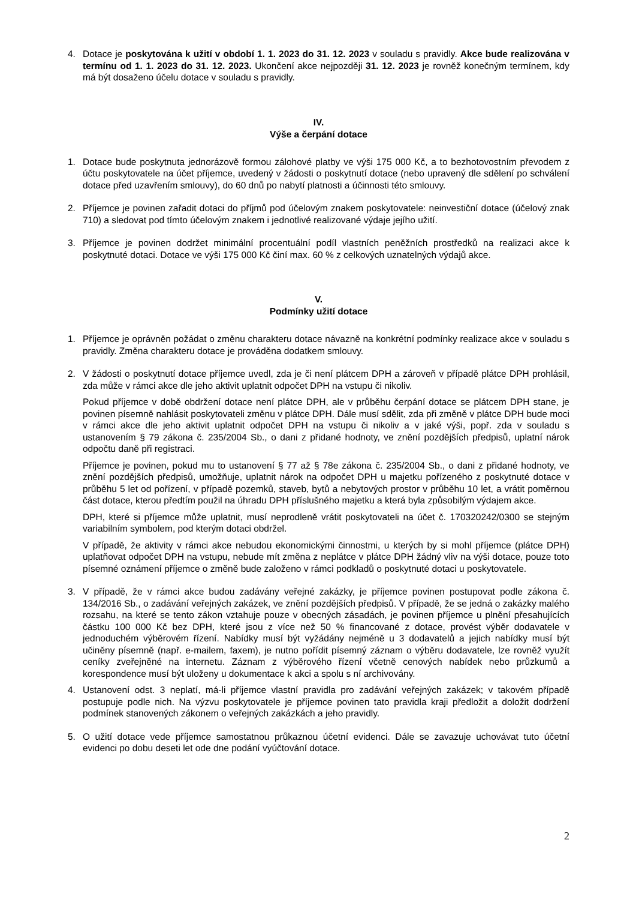4. Dotace je poskytována k užití v období 1. 1. 2023 do 31. 12. 2023 v souladu s pravidly. Akce bude realizována v termínu od 1. 1. 2023 do 31. 12. 2023. Ukončení akce nejpozději 31. 12. 2023 je rovněž konečným termínem, kdy má být dosaženo účelu dotace v souladu s pravidly.
IV.
Výše a čerpání dotace
1. Dotace bude poskytnuta jednorázově formou zálohové platby ve výši 175 000 Kč, a to bezhotovostním převodem z účtu poskytovatele na účet příjemce, uvedený v žádosti o poskytnutí dotace (nebo upravený dle sdělení po schválení dotace před uzavřením smlouvy), do 60 dnů po nabytí platnosti a účinnosti této smlouvy.
2. Příjemce je povinen zařadit dotaci do příjmů pod účelovým znakem poskytovatele: neinvestiční dotace (účelový znak 710) a sledovat pod tímto účelovým znakem i jednotlivé realizované výdaje jejího užití.
3. Příjemce je povinen dodržet minimální procentuální podíl vlastních peněžních prostředků na realizaci akce k poskytnuté dotaci. Dotace ve výši 175 000 Kč činí max. 60 % z celkových uznatelných výdajů akce.
V.
Podmínky užití dotace
1. Příjemce je oprávněn požádat o změnu charakteru dotace návazně na konkrétní podmínky realizace akce v souladu s pravidly. Změna charakteru dotace je prováděna dodatkem smlouvy.
2. V žádosti o poskytnutí dotace příjemce uvedl, zda je či není plátcem DPH a zároveň v případě plátce DPH prohlásil, zda může v rámci akce dle jeho aktivit uplatnit odpočet DPH na vstupu či nikoliv.
Pokud příjemce v době obdržení dotace není plátce DPH, ale v průběhu čerpání dotace se plátcem DPH stane, je povinen písemně nahlásit poskytovateli změnu v plátce DPH. Dále musí sdělit, zda při změně v plátce DPH bude moci v rámci akce dle jeho aktivit uplatnit odpočet DPH na vstupu či nikoliv a v jaké výši, popř. zda v souladu s ustanovením § 79 zákona č. 235/2004 Sb., o dani z přidané hodnoty, ve znění pozdějších předpisů, uplatní nárok odpočtu daně při registraci.
Příjemce je povinen, pokud mu to ustanovení § 77 až § 78e zákona č. 235/2004 Sb., o dani z přidané hodnoty, ve znění pozdějších předpisů, umožňuje, uplatnit nárok na odpočet DPH u majetku pořízeného z poskytnuté dotace v průběhu 5 let od pořízení, v případě pozemků, staveb, bytů a nebytových prostor v průběhu 10 let, a vrátit poměrnou část dotace, kterou předtím použil na úhradu DPH příslušného majetku a která byla způsobilým výdajem akce.
DPH, které si příjemce může uplatnit, musí neprodleně vrátit poskytovateli na účet č. 170320242/0300 se stejným variabilním symbolem, pod kterým dotaci obdržel.
V případě, že aktivity v rámci akce nebudou ekonomickými činnostmi, u kterých by si mohl příjemce (plátce DPH) uplatňovat odpočet DPH na vstupu, nebude mít změna z neplátce v plátce DPH žádný vliv na výši dotace, pouze toto písemné oznámení příjemce o změně bude založeno v rámci podkladů o poskytnuté dotaci u poskytovatele.
3. V případě, že v rámci akce budou zadávány veřejné zakázky, je příjemce povinen postupovat podle zákona č. 134/2016 Sb., o zadávání veřejných zakázek, ve znění pozdějších předpisů. V případě, že se jedná o zakázky malého rozsahu, na které se tento zákon vztahuje pouze v obecných zásadách, je povinen příjemce u plnění přesahujících částku 100 000 Kč bez DPH, které jsou z více než 50 % financované z dotace, provést výběr dodavatele v jednoduchém výběrovém řízení. Nabídky musí být vyžádány nejméně u 3 dodavatelů a jejich nabídky musí být učiněny písemně (např. e-mailem, faxem), je nutno pořídit písemný záznam o výběru dodavatele, lze rovněž využít ceníky zveřejněné na internetu. Záznam z výběrového řízení včetně cenových nabídek nebo průzkumů a korespondence musí být uloženy u dokumentace k akci a spolu s ní archivovány.
4. Ustanovení odst. 3 neplatí, má-li příjemce vlastní pravidla pro zadávání veřejných zakázek; v takovém případě postupuje podle nich. Na výzvu poskytovatele je příjemce povinen tato pravidla kraji předložit a doložit dodržení podmínek stanovených zákonem o veřejných zakázkách a jeho pravidly.
5. O užití dotace vede příjemce samostatnou průkaznou účetní evidenci. Dále se zavazuje uchovávat tuto účetní evidenci po dobu deseti let ode dne podání vyúčtování dotace.
2